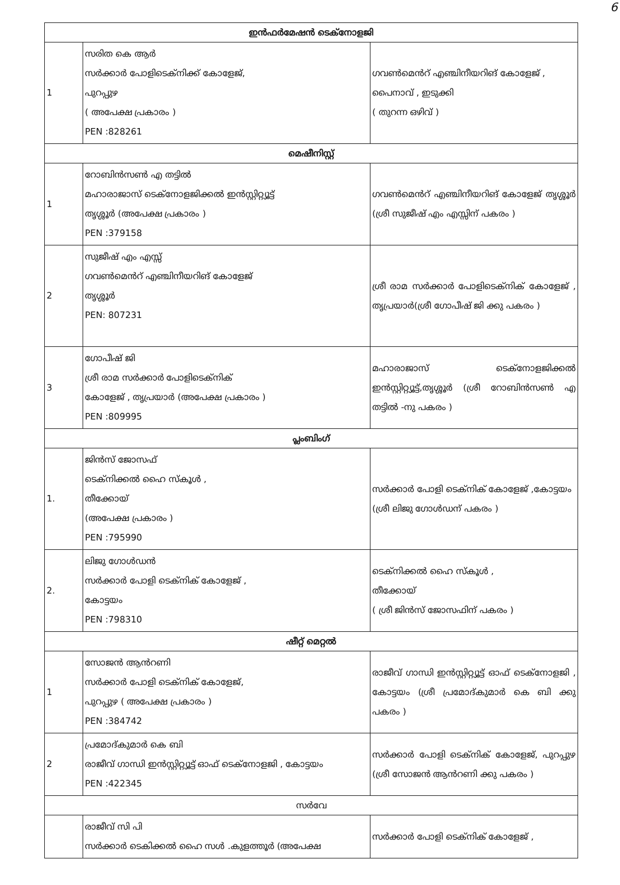6
| ഇൻഫർമേഷൻ ടെക്നോളജി | | |
| 1 | സരിത കെ ആർ സർക്കാർ പോളിടെക്നിക്ക് കോളേജ്, പുറപ്പുഴ ( അപേക്ഷ പ്രകാരം ) PEN :828261 | ഗവൺമെൻറ് എഞ്ചിനീയറിങ് കോളേജ് , പൈനാവ് , ഇടുക്കി ( തുറന്ന ഒഴിവ് ) |
| മെഷീനിസ്റ്റ് | | |
| 1 | റോബിൻസൺ എ തട്ടിൽ മഹാരാജാസ് ടെക്നോളജിക്കൽ ഇൻസ്റ്റിറ്റ്യൂട്ട് തൃശ്ശൂർ (അപേക്ഷ പ്രകാരം ) PEN :379158 | ഗവൺമെൻറ് എഞ്ചിനീയറിങ് കോളേജ് തൃശ്ശൂർ (ശ്രീ സുജീഷ് എം എസ്സിന് പകരം ) |
| 2 | സുജീഷ് എം എസ്സ് ഗവൺമെൻറ് എഞ്ചിനീയറിങ് കോളേജ് തൃശ്ശൂർ PEN: 807231 | ശ്രീ രാമ സർക്കാർ പോളിടെക്നിക് കോളേജ് , തൃപ്രയാർ(ശ്രീ ഗോപീഷ് ജി ക്കു പകരം ) |
| 3 | ഗോപീഷ് ജി ശ്രീ രാമ സർക്കാർ പോളിടെക്നിക് കോളേജ് , തൃപ്രയാർ (അപേക്ഷ പ്രകാരം ) PEN :809995 | മഹാരാജാസ് ടെക്നോളജിക്കൽ ഇൻസ്റ്റിറ്റ്യൂട്ട്,തൃശ്ശൂർ (ശ്രീ റോബിൻസൺ എ തട്ടിൽ -നു പകരം ) |
| പ്ലംബിംഗ് | | |
| 1. | ജിൻസ് ജോസഫ് ടെക്നിക്കൽ ഹൈ സ്കൂൾ , തീക്കോയ് (അപേക്ഷ പ്രകാരം ) PEN :795990 | സർക്കാർ പോളി ടെക്നിക് കോളേജ് ,കോട്ടയം (ശ്രീ ലിജു ഗോൾഡന് പകരം ) |
| 2. | ലിജു ഗോൾഡൻ സർക്കാർ പോളി ടെക്നിക് കോളേജ് , കോട്ടയം PEN :798310 | ടെക്നിക്കൽ ഹൈ സ്കൂൾ , തീക്കോയ് ( ശ്രീ ജിൻസ് ജോസഫിന് പകരം ) |
| ഷീറ്റ് മെറ്റൽ | | |
| 1 | സോജൻ ആൻറണി സർക്കാർ പോളി ടെക്നിക് കോളേജ്, പുറപ്പുഴ ( അപേക്ഷ പ്രകാരം ) PEN :384742 | രാജീവ് ഗാന്ധി ഇൻസ്റ്റിറ്റ്യൂട്ട് ഓഫ് ടെക്നോളജി , കോട്ടയം (ശ്രീ പ്രമോദ്കുമാർ കെ ബി ക്കു പകരം ) |
| 2 | പ്രമോദ്കുമാർ കെ ബി രാജീവ് ഗാന്ധി ഇൻസ്റ്റിറ്റ്യൂട്ട് ഓഫ് ടെക്നോളജി , കോട്ടയം PEN :422345 | സർക്കാർ പോളി ടെക്നിക് കോളേജ്, പുറപ്പുഴ (ശ്രീ സോജൻ ആൻറണി ക്കു പകരം ) |
| സർവേ | | |
| | രാജീവ് സി പി സർക്കാർ ടെകിക്കൽ ഹൈ സൾ .കുളത്തൂർ (അപേക്ഷ | സർക്കാർ പോളി ടെക്നിക് കോളേജ് , |